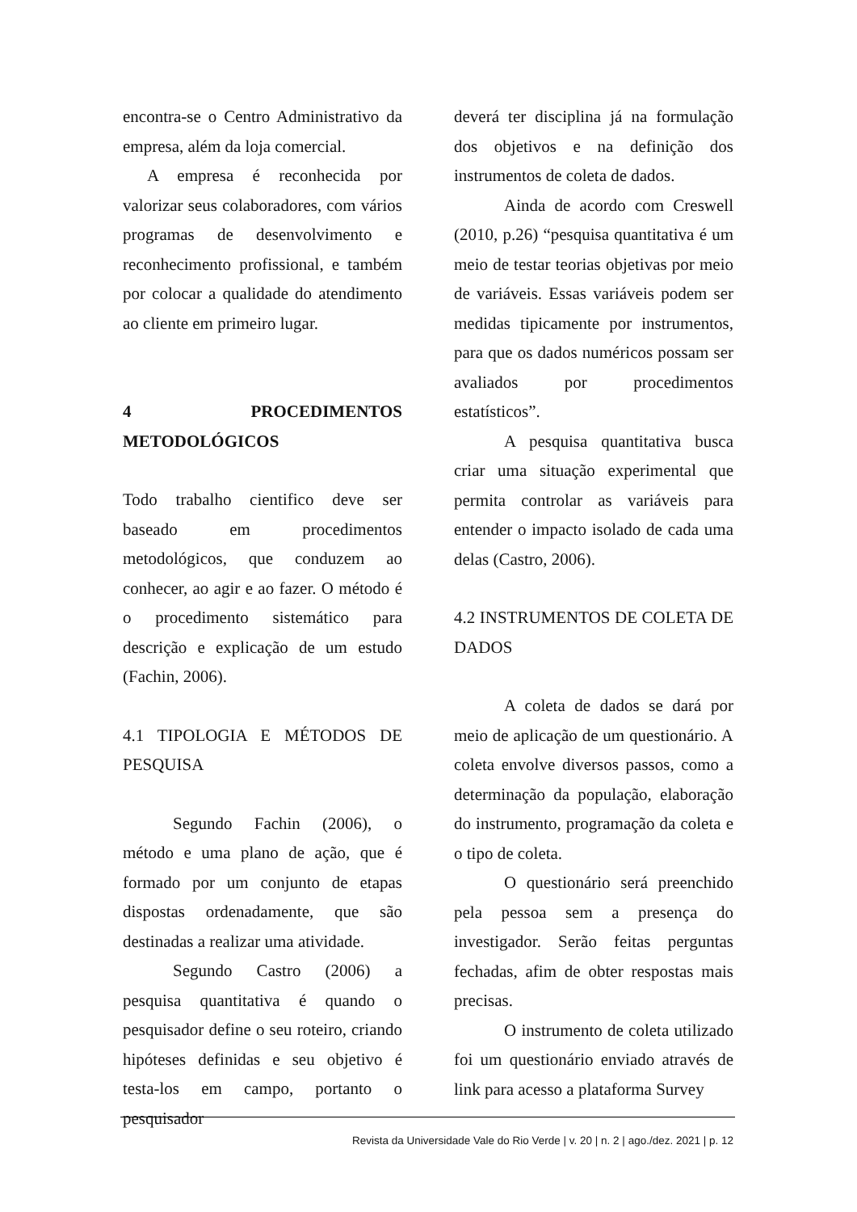encontra-se o Centro Administrativo da empresa, além da loja comercial.
A empresa é reconhecida por valorizar seus colaboradores, com vários programas de desenvolvimento e reconhecimento profissional, e também por colocar a qualidade do atendimento ao cliente em primeiro lugar.
4 PROCEDIMENTOS METODOLÓGICOS
Todo trabalho cientifico deve ser baseado em procedimentos metodológicos, que conduzem ao conhecer, ao agir e ao fazer. O método é o procedimento sistemático para descrição e explicação de um estudo (Fachin, 2006).
4.1 TIPOLOGIA E MÉTODOS DE PESQUISA
Segundo Fachin (2006), o método e uma plano de ação, que é formado por um conjunto de etapas dispostas ordenadamente, que são destinadas a realizar uma atividade.
Segundo Castro (2006) a pesquisa quantitativa é quando o pesquisador define o seu roteiro, criando hipóteses definidas e seu objetivo é testa-los em campo, portanto o pesquisador
deverá ter disciplina já na formulação dos objetivos e na definição dos instrumentos de coleta de dados.
Ainda de acordo com Creswell (2010, p.26) “pesquisa quantitativa é um meio de testar teorias objetivas por meio de variáveis. Essas variáveis podem ser medidas tipicamente por instrumentos, para que os dados numéricos possam ser avaliados por procedimentos estatísticos”.
A pesquisa quantitativa busca criar uma situação experimental que permita controlar as variáveis para entender o impacto isolado de cada uma delas (Castro, 2006).
4.2 INSTRUMENTOS DE COLETA DE DADOS
A coleta de dados se dará por meio de aplicação de um questionário. A coleta envolve diversos passos, como a determinação da população, elaboração do instrumento, programação da coleta e o tipo de coleta.
O questionário será preenchido pela pessoa sem a presença do investigador. Serão feitas perguntas fechadas, afim de obter respostas mais precisas.
O instrumento de coleta utilizado foi um questionário enviado através de link para acesso a plataforma Survey
Revista da Universidade Vale do Rio Verde | v. 20 | n. 2 | ago./dez. 2021 | p. 12